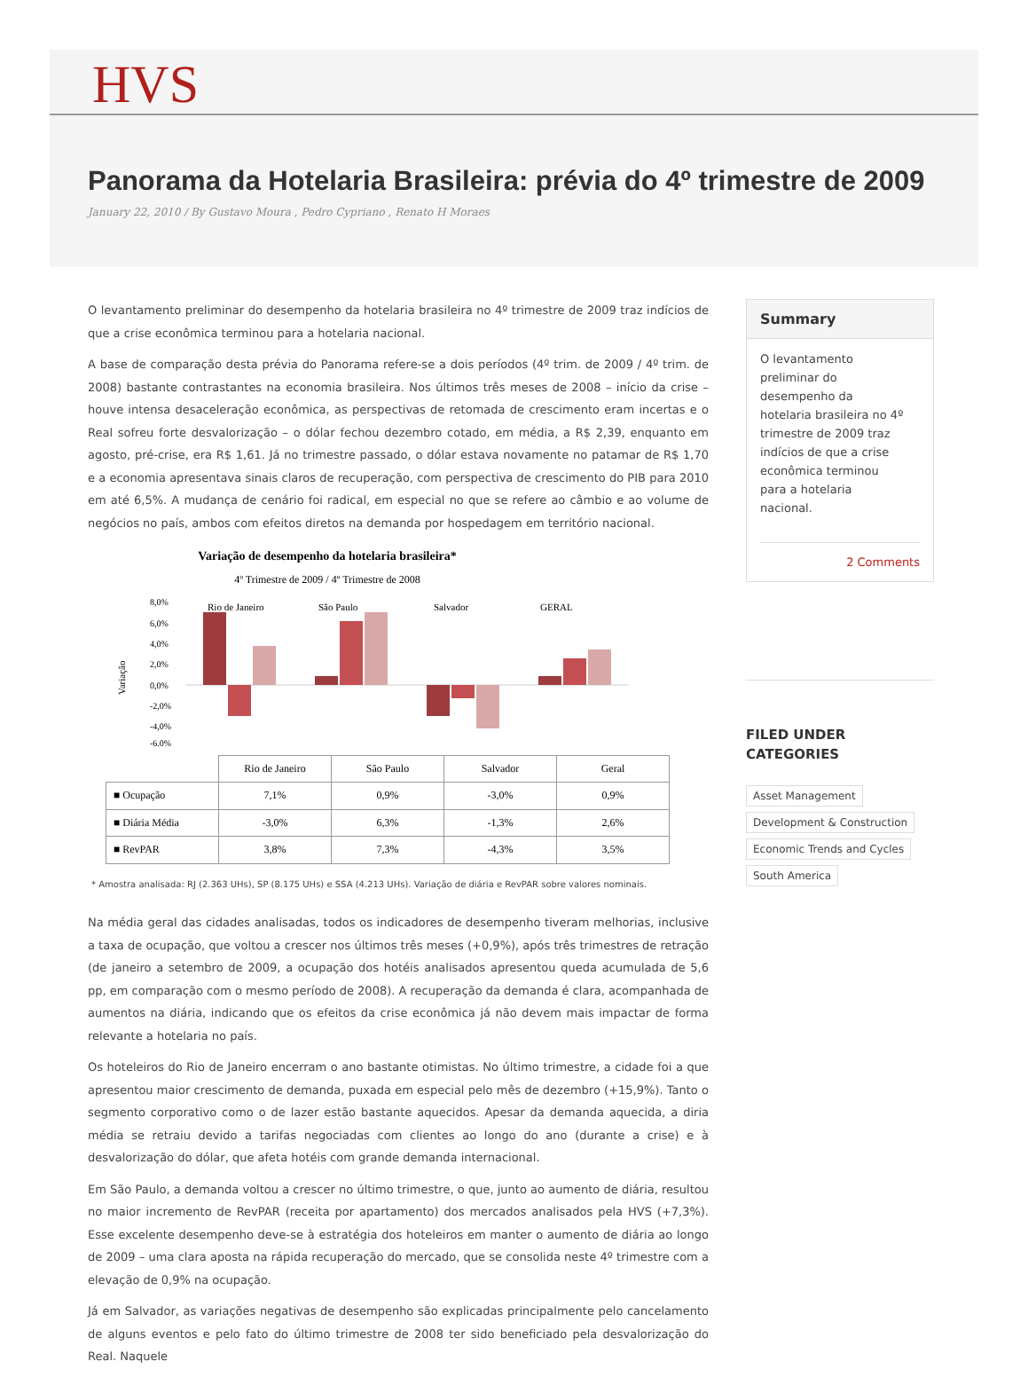HVS
Panorama da Hotelaria Brasileira: prévia do 4º trimestre de 2009
January 22, 2010 / By Gustavo Moura , Pedro Cypriano , Renato H Moraes
O levantamento preliminar do desempenho da hotelaria brasileira no 4º trimestre de 2009 traz indícios de que a crise econômica terminou para a hotelaria nacional.
A base de comparação desta prévia do Panorama refere-se a dois períodos (4º trim. de 2009 / 4º trim. de 2008) bastante contrastantes na economia brasileira. Nos últimos três meses de 2008 – início da crise – houve intensa desaceleração econômica, as perspectivas de retomada de crescimento eram incertas e o Real sofreu forte desvalorização – o dólar fechou dezembro cotado, em média, a R$ 2,39, enquanto em agosto, pré-crise, era R$ 1,61. Já no trimestre passado, o dólar estava novamente no patamar de R$ 1,70 e a economia apresentava sinais claros de recuperação, com perspectiva de crescimento do PIB para 2010 em até 6,5%. A mudança de cenário foi radical, em especial no que se refere ao câmbio e ao volume de negócios no país, ambos com efeitos diretos na demanda por hospedagem em território nacional.
Variação de desempenho da hotelaria brasileira*
4º Trimestre de 2009 / 4º Trimestre de 2008
Variação
8,0%
6,0%
4,0%
2,0%
0,0%
-2,0%
-4,0%
-6,0%
Rio de Janeiro
São Paulo
Salvador
GERAL
| | Rio de Janeiro | São Paulo | Salvador | Geral |
| --- | --- | --- | --- | --- |
| ■ Ocupação | 7,1% | 0,9% | -3,0% | 0,9% |
| ■ Diária Média | -3,0% | 6,3% | -1,3% | 2,6% |
| ■ RevPAR | 3,8% | 7,3% | -4,3% | 3,5% |
* Amostra analisada: RJ (2.363 UHs), SP (8.175 UHs) e SSA (4.213 UHs). Variação de diária e RevPAR sobre valores nominais.
Na média geral das cidades analisadas, todos os indicadores de desempenho tiveram melhorias, inclusive a taxa de ocupação, que voltou a crescer nos últimos três meses (+0,9%), após três trimestres de retração (de janeiro a setembro de 2009, a ocupação dos hotéis analisados apresentou queda acumulada de 5,6 pp, em comparação com o mesmo período de 2008). A recuperação da demanda é clara, acompanhada de aumentos na diária, indicando que os efeitos da crise econômica já não devem mais impactar de forma relevante a hotelaria no país.
Os hoteleiros do Rio de Janeiro encerram o ano bastante otimistas. No último trimestre, a cidade foi a que apresentou maior crescimento de demanda, puxada em especial pelo mês de dezembro (+15,9%). Tanto o segmento corporativo como o de lazer estão bastante aquecidos. Apesar da demanda aquecida, a diria média se retraiu devido a tarifas negociadas com clientes ao longo do ano (durante a crise) e à desvalorização do dólar, que afeta hotéis com grande demanda internacional.
Em São Paulo, a demanda voltou a crescer no último trimestre, o que, junto ao aumento de diária, resultou no maior incremento de RevPAR (receita por apartamento) dos mercados analisados pela HVS (+7,3%). Esse excelente desempenho deve-se à estratégia dos hoteleiros em manter o aumento de diária ao longo de 2009 – uma clara aposta na rápida recuperação do mercado, que se consolida neste 4º trimestre com a elevação de 0,9% na ocupação.
Já em Salvador, as variações negativas de desempenho são explicadas principalmente pelo cancelamento de alguns eventos e pelo fato do último trimestre de 2008 ter sido beneficiado pela desvalorização do Real. Naquele
Summary
O levantamento preliminar do desempenho da hotelaria brasileira no 4º trimestre de 2009 traz indícios de que a crise econômica terminou para a hotelaria nacional.
2 Comments
FILED UNDER
CATEGORIES
Asset Management
Development & Construction
Economic Trends and Cycles
South America